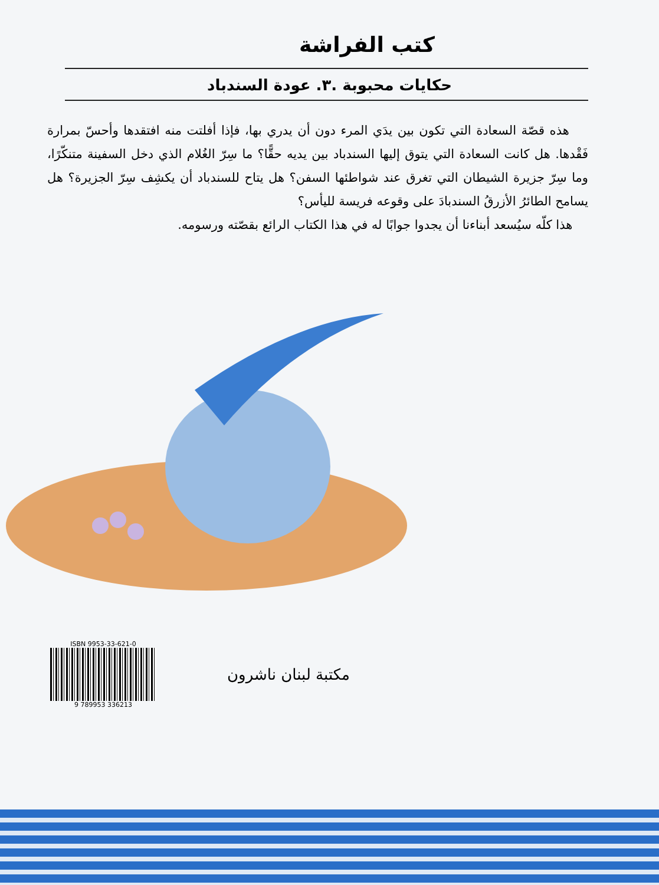كتب الفراشة
حكايات محبوبة .٣. عودة السندباد
هذه قصّة السعادة التي تكون بين يدَي المرء دون أن يدري بها، فإذا أفلتت منه افتقدها وأحسّ بمرارة فَقْدها. هل كانت السعادة التي يتوق إليها السندباد بين يديه حقًّا؟ ما سِرّ الغُلام الذي دخل السفينة متنكّرًا، وما سِرّ جزيرة الشيطان التي تغرق عند شواطئها السفن؟ هل يتاح للسندباد أن يكشِف سِرّ الجزيرة؟ هل يسامح الطائرُ الأزرقُ السندبادَ على وقوعه فريسة لليأس؟
هذا كلّه سيُسعد أبناءنا أن يجدوا جوابًا له في هذا الكتاب الرائع بقصّته ورسومه.
ISBN 9953-33-621-0
9 789953 336213
مكتبة لبنان ناشرون